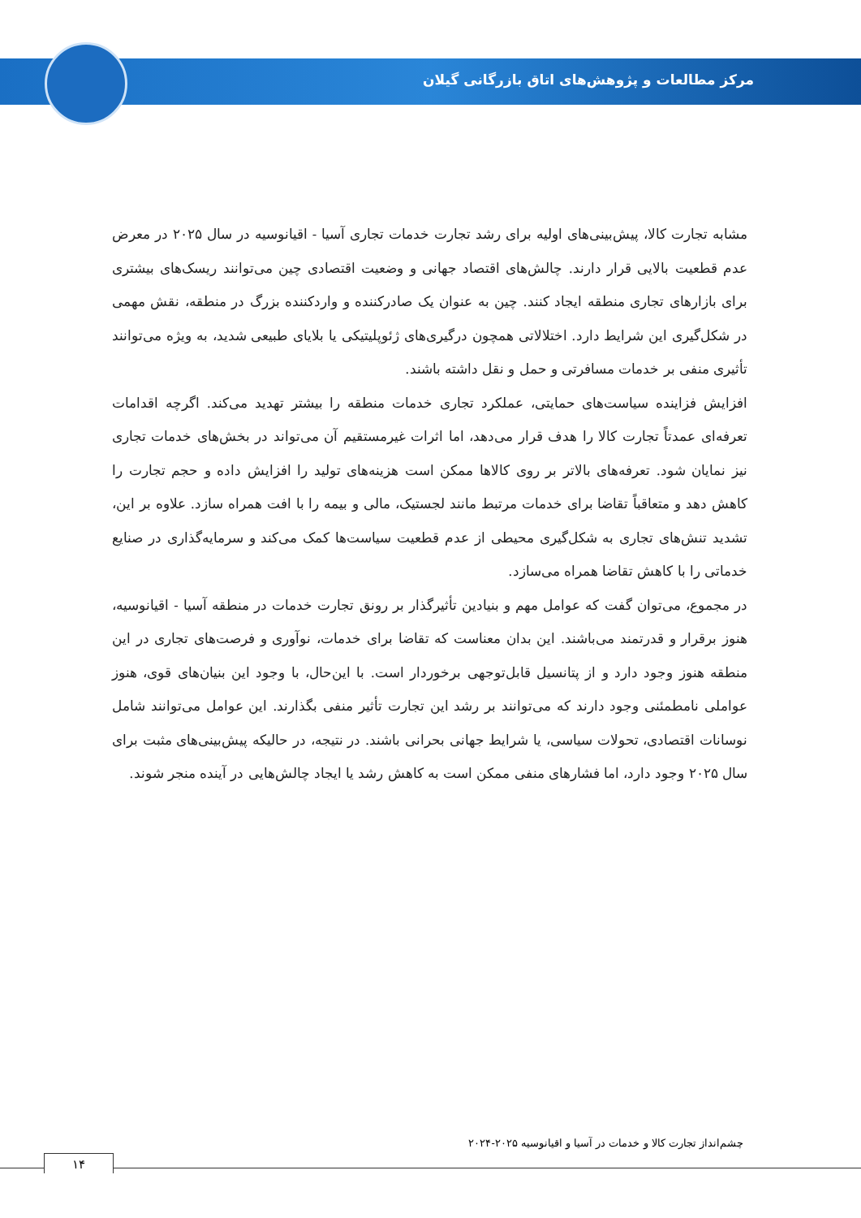مرکز مطالعات و پژوهش‌های اتاق بازرگانی گیلان
مشابه تجارت کالا، پیش‌بینی‌های اولیه برای رشد تجارت خدمات تجاری آسیا - اقیانوسیه در سال ۲۰۲۵ در معرض عدم قطعیت بالایی قرار دارند. چالش‌های اقتصاد جهانی و وضعیت اقتصادی چین می‌توانند ریسک‌های بیشتری برای بازارهای تجاری منطقه ایجاد کنند. چین به عنوان یک صادرکننده و واردکننده بزرگ در منطقه، نقش مهمی در شکل‌گیری این شرایط دارد. اختلالاتی همچون درگیری‌های ژئوپلیتیکی یا بلایای طبیعی شدید، به ویژه می‌توانند تأثیری منفی بر خدمات مسافرتی و حمل و نقل داشته باشند.
افزایش فزاینده سیاست‌های حمایتی، عملکرد تجاری خدمات منطقه را بیشتر تهدید می‌کند. اگرچه اقدامات تعرفه‌ای عمدتاً تجارت کالا را هدف قرار می‌دهد، اما اثرات غیرمستقیم آن می‌تواند در بخش‌های خدمات تجاری نیز نمایان شود. تعرفه‌های بالاتر بر روی کالاها ممکن است هزینه‌های تولید را افزایش داده و حجم تجارت را کاهش دهد و متعاقباً تقاضا برای خدمات مرتبط مانند لجستیک، مالی و بیمه را با افت همراه سازد. علاوه بر این، تشدید تنش‌های تجاری به شکل‌گیری محیطی از عدم قطعیت سیاست‌ها کمک می‌کند و سرمایه‌گذاری در صنایع خدماتی را با کاهش تقاضا همراه می‌سازد.
در مجموع، می‌توان گفت که عوامل مهم و بنیادین تأثیرگذار بر رونق تجارت خدمات در منطقه آسیا - اقیانوسیه، هنوز برقرار و قدرتمند می‌باشند. این بدان معناست که تقاضا برای خدمات، نوآوری و فرصت‌های تجاری در این منطقه هنوز وجود دارد و از پتانسیل قابل‌توجهی برخوردار است. با این‌حال، با وجود این بنیان‌های قوی، هنوز عواملی نامطمئنی وجود دارند که می‌توانند بر رشد این تجارت تأثیر منفی بگذارند. این عوامل می‌توانند شامل نوسانات اقتصادی، تحولات سیاسی، یا شرایط جهانی بحرانی باشند. در نتیجه، در حالیکه پیش‌بینی‌های مثبت برای سال ۲۰۲۵ وجود دارد، اما فشارهای منفی ممکن است به کاهش رشد یا ایجاد چالش‌هایی در آینده منجر شوند.
چشم‌انداز تجارت کالا و خدمات در آسیا و اقیانوسیه ۲۰۲۵-۲۰۲۴
۱۴